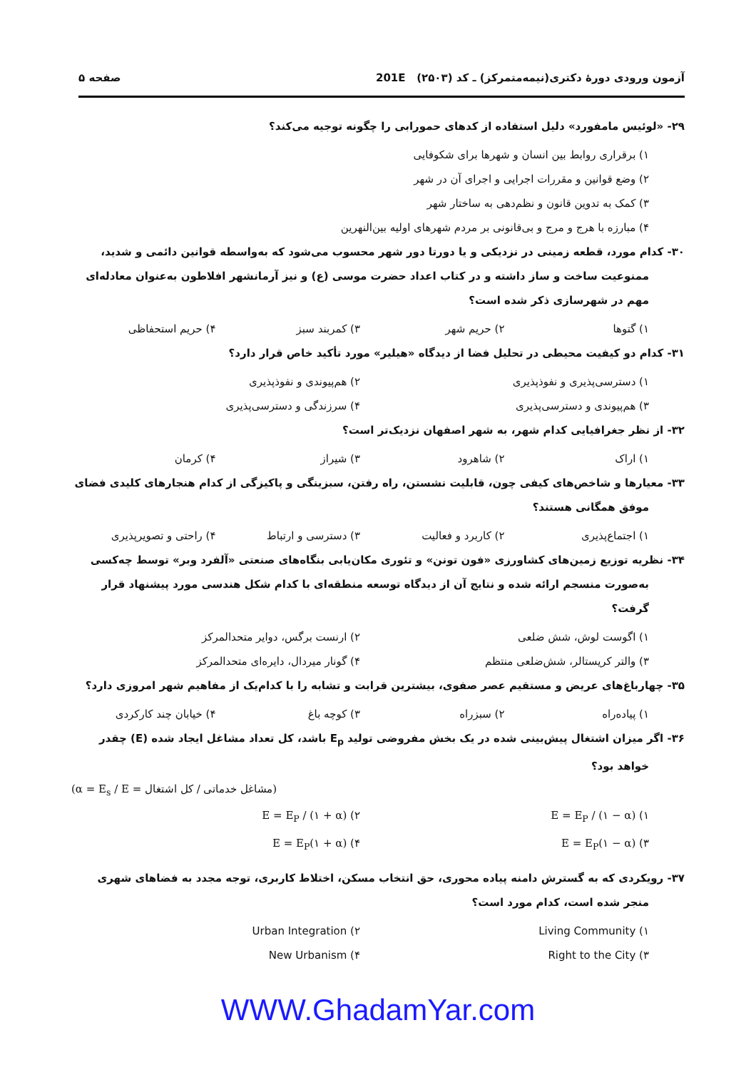آزمون ورودی دورهٔ دکتری(نیمه‌متمرکز) ـ کد (۲۵۰۳) 201E صفحه ۵
۲۹- «لوئیس مامفورد» دلیل استفاده از کدهای حمورابی را چگونه توجیه می‌کند؟
۱) برقراری روابط بین انسان و شهرها برای شکوفایی
۲) وضع قوانین و مقررات اجرایی و اجرای آن در شهر
۳) کمک به تدوین قانون و نظم‌دهی به ساختار شهر
۴) مبارزه با هرج و مرج و بی‌قانونی بر مردم شهرهای اولیه بین‌النهرین
۳۰- کدام مورد، قطعه زمینی در نزدیکی و یا دورتا دور شهر محسوب می‌شود که به‌واسطه قوانین دائمی و شدید، ممنوعیت ساخت و ساز داشته و در کتاب اعداد حضرت موسی (ع) و نیز آرمانشهر افلاطون به‌عنوان معادله‌ای مهم در شهرسازی ذکر شده است؟
۱) گتوها ۲) حریم شهر ۳) کمربند سبز ۴) حریم استحفاظی
۳۱- کدام دو کیفیت محیطی در تحلیل فضا از دیدگاه «هیلیر» مورد تأکید خاص قرار دارد؟
۱) دسترسی‌پذیری و نفوذپذیری ۲) هم‌پیوندی و نفوذپذیری ۳) هم‌پیوندی و دسترسی‌پذیری ۴) سرزندگی و دسترسی‌پذیری
۳۲- از نظر جغرافیایی کدام شهر، به شهر اصفهان نزدیک‌تر است؟
۱) اراک ۲) شاهرود ۳) شیراز ۴) کرمان
۳۳- معیارها و شاخص‌های کیفی چون، قابلیت نشستن، راه رفتن، سبزینگی و پاکیزگی از کدام هنجارهای کلیدی فضای موفق همگانی هستند؟
۱) اجتماع‌پذیری ۲) کاربرد و فعالیت ۳) دسترسی و ارتباط ۴) راحتی و تصویرپذیری
۳۴- نظریه توزیع زمین‌های کشاورزی «فون تونن» و تئوری مکان‌یابی بنگاه‌های صنعتی «آلفرد وبر» توسط چه‌کسی به‌صورت منسجم ارائه شده و نتایج آن از دیدگاه توسعه منطقه‌ای با کدام شکل هندسی مورد پیشنهاد قرار گرفت؟
۱) اگوست لوش، شش ضلعی ۲) ارنست برگس، دوایر متحدالمرکز ۳) والتر کریستالر، شش‌ضلعی منتظم ۴) گونار میردال، دایره‌ای متحدالمرکز
۳۵- چهارباغ‌های عریض و مستقیم عصر صفوی، بیشترین قرابت و تشابه را با کدام‌یک از مفاهیم شهر امروزی دارد؟
۱) پیاده‌راه ۲) سبزراه ۳) کوچه باغ ۴) خیابان چند کارکردی
۳۶- اگر میزان اشتغال پیش‌بینی شده در یک بخش مفروضی تولید E<sub>p</sub> باشد، کل تعداد مشاغل ایجاد شده (E) چقدر خواهد بود؟
(α = E<sub>s</sub> / E = مشاغل خدماتی / کل اشتغال)
۱) E = E<sub>P</sub> / (۱ − α) ۲) E = E<sub>P</sub> / (۱ + α) ۳) E = E<sub>P</sub>(۱ − α) ۴) E = E<sub>P</sub>(۱ + α)
۳۷- رویکردی که به گسترش دامنه پیاده محوری، حق انتخاب مسکن، اختلاط کاربری، توجه مجدد به فضاهای شهری منجر شده است، کدام مورد است؟
۱) Living Community ۲) Urban Integration ۳) Right to the City ۴) New Urbanism
WWW.GhadamYar.com